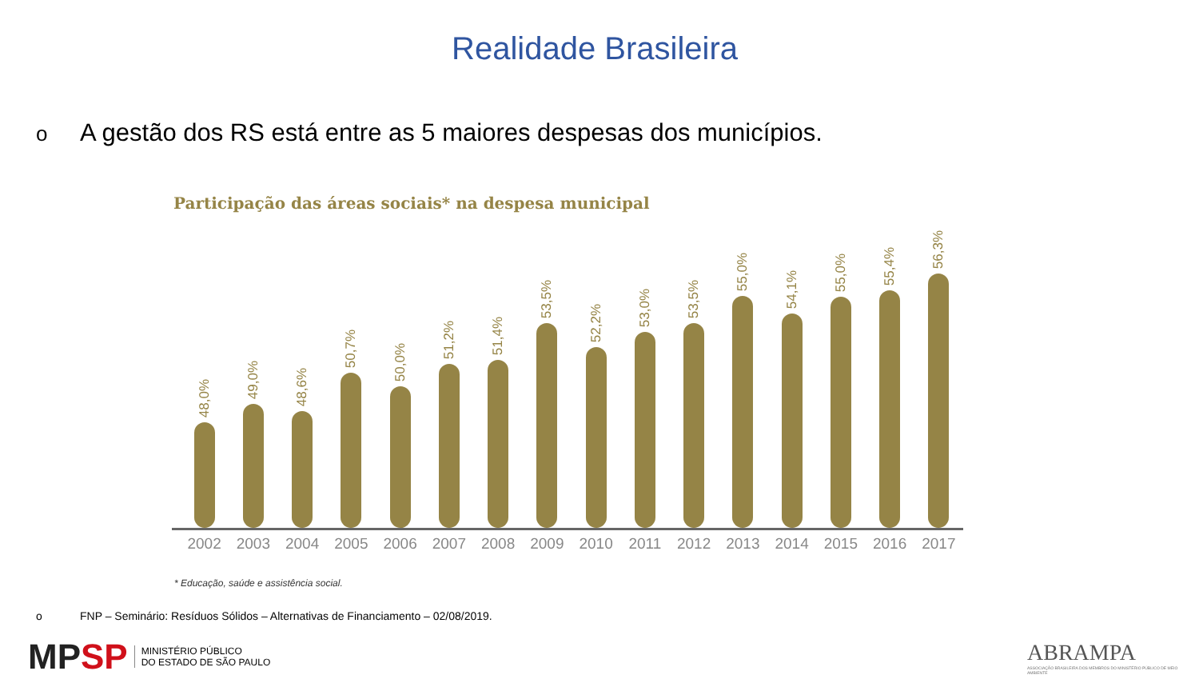Realidade Brasileira
o A gestão dos RS está entre as 5 maiores despesas dos municípios.
Participação das áreas sociais* na despesa municipal
48,0%
49,0%
48,6%
50,7%
50,0%
51,2%
51,4%
53,5%
52,2%
53,0%
53,5%
55,0%
54,1%
55,0%
55,4%
56,3%
2002 2003 2004 2005 2006 2007 2008 2009 2010 2011 2012 2013 2014 2015 2016 2017
* Educação, saúde e assistência social.
o FNP – Seminário: Resíduos Sólidos – Alternativas de Financiamento – 02/08/2019.
MP SP
MINISTÉRIO PÚBLICO
DO ESTADO DE SÃO PAULO
ABRAMPA
ASSOCIAÇÃO BRASILEIRA DOS MEMBROS DO MINISTÉRIO PÚBLICO DE MEIO AMBIENTE